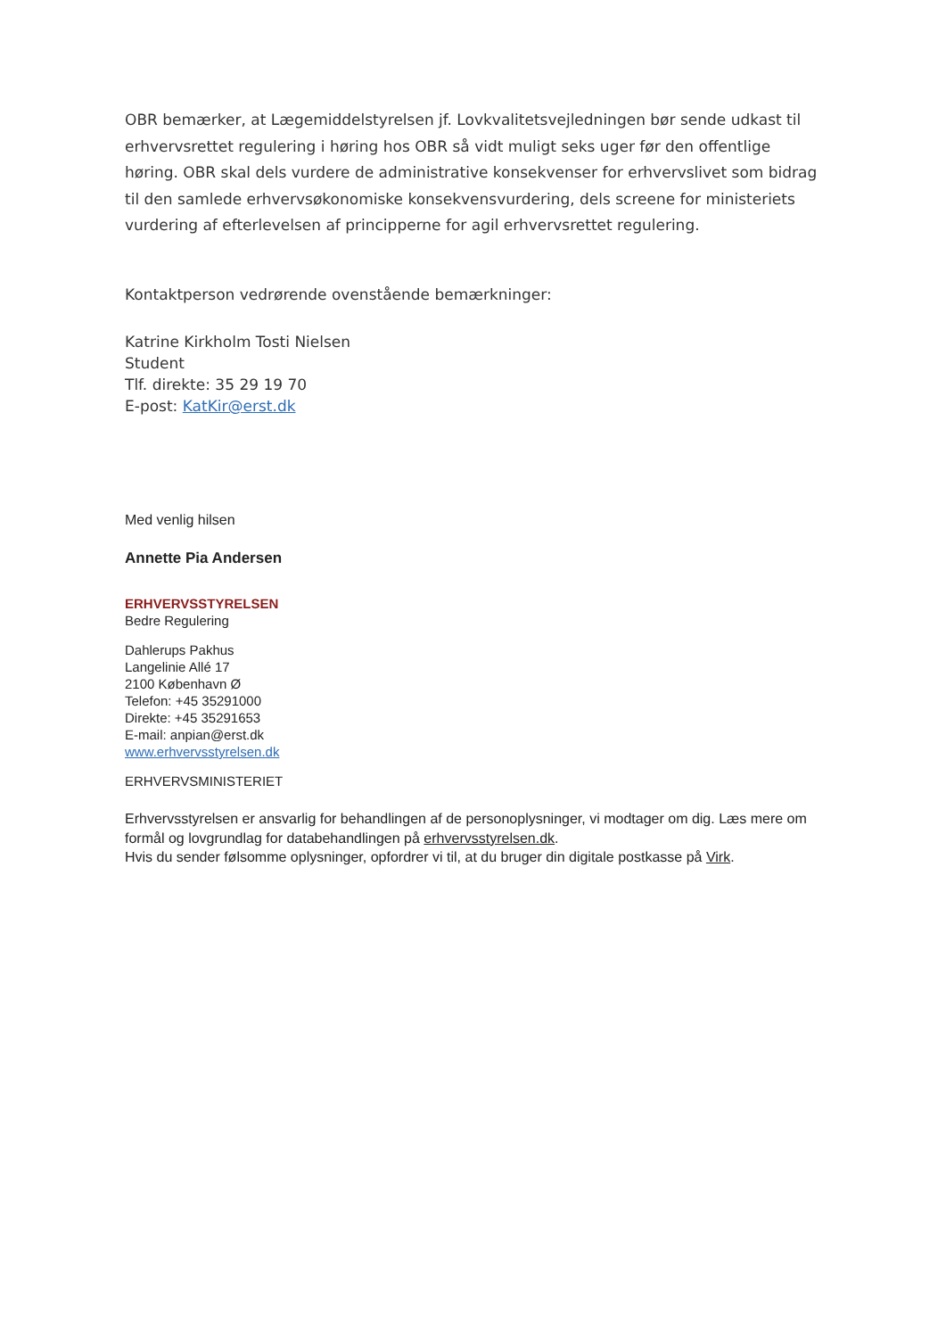OBR bemærker, at Lægemiddelstyrelsen jf. Lovkvalitetsvejledningen bør sende udkast til erhvervsrettet regulering i høring hos OBR så vidt muligt seks uger før den offentlige høring. OBR skal dels vurdere de administrative konsekvenser for erhvervslivet som bidrag til den samlede erhvervsøkonomiske konsekvensvurdering, dels screene for ministeriets vurdering af efterlevelsen af principperne for agil erhvervsrettet regulering.
Kontaktperson vedrørende ovenstående bemærkninger:
Katrine Kirkholm Tosti Nielsen
Student
Tlf. direkte: 35 29 19 70
E-post: KatKir@erst.dk
Med venlig hilsen
Annette Pia Andersen
ERHVERVSSTYRELSEN
Bedre Regulering
Dahlerups Pakhus
Langelinie Allé 17
2100 København Ø
Telefon: +45 35291000
Direkte: +45 35291653
E-mail: anpian@erst.dk
www.erhvervsstyrelsen.dk
ERHVERVSMINISTERIET
Erhvervsstyrelsen er ansvarlig for behandlingen af de personoplysninger, vi modtager om dig. Læs mere om formål og lovgrundlag for databehandlingen på erhvervsstyrelsen.dk.
Hvis du sender følsomme oplysninger, opfordrer vi til, at du bruger din digitale postkasse på Virk.